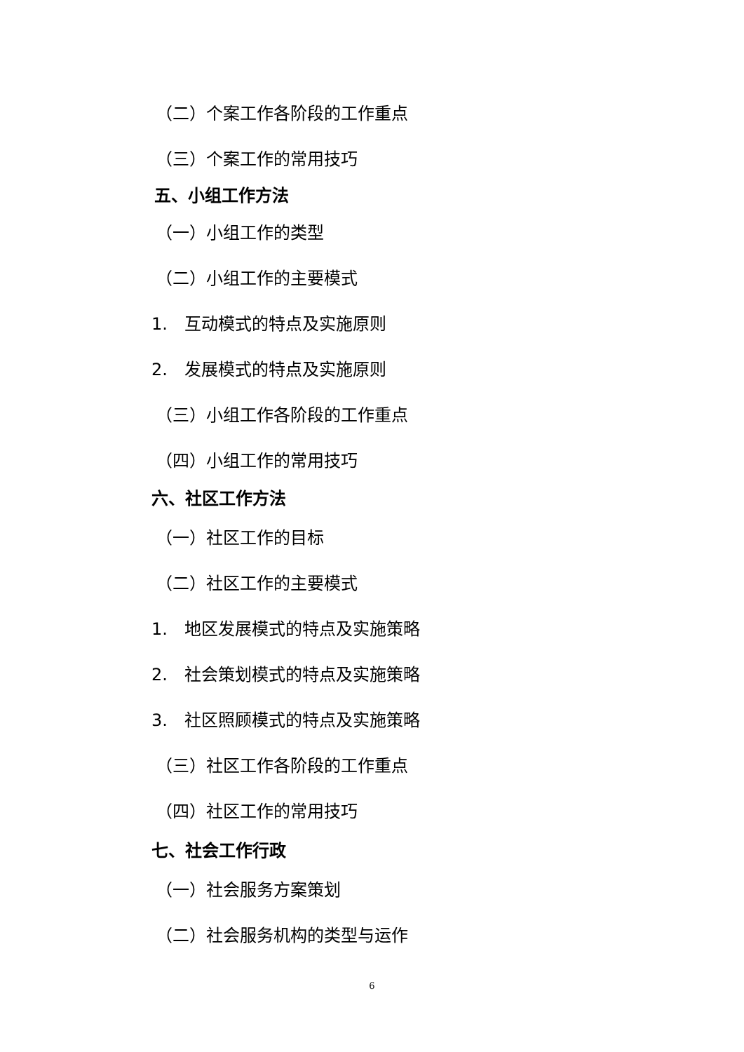（二）个案工作各阶段的工作重点
（三）个案工作的常用技巧
五、小组工作方法
（一）小组工作的类型
（二）小组工作的主要模式
1.　互动模式的特点及实施原则
2.　发展模式的特点及实施原则
（三）小组工作各阶段的工作重点
（四）小组工作的常用技巧
六、社区工作方法
（一）社区工作的目标
（二）社区工作的主要模式
1.　地区发展模式的特点及实施策略
2.　社会策划模式的特点及实施策略
3.　社区照顾模式的特点及实施策略
（三）社区工作各阶段的工作重点
（四）社区工作的常用技巧
七、社会工作行政
（一）社会服务方案策划
（二）社会服务机构的类型与运作
6